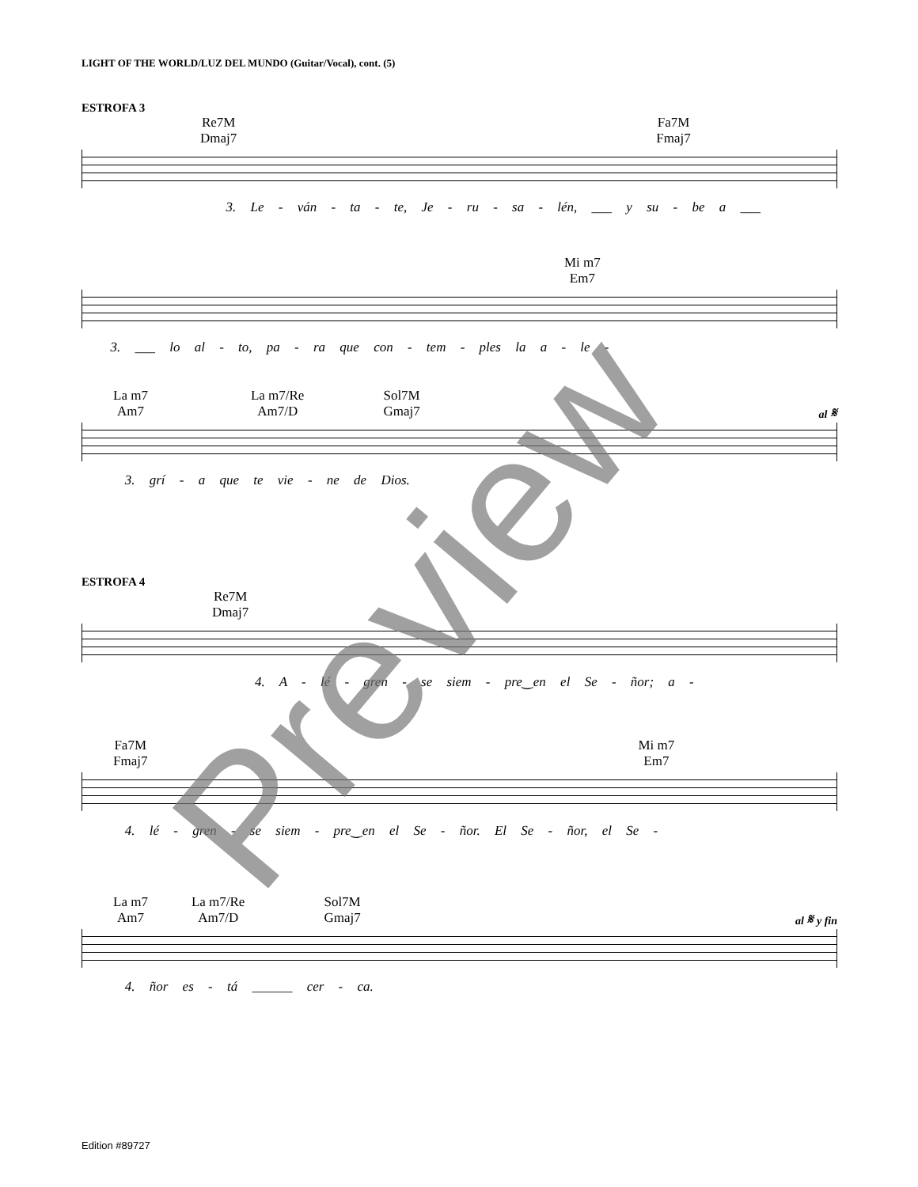LIGHT OF THE WORLD/LUZ DEL MUNDO (Guitar/Vocal), cont. (5)
ESTROFA 3
Re7M
Dmaj7
Fa7M
Fmaj7
3. Le - ván - ta - te, Je - ru - sa - lén, ___ y su - be a ___
Mi m7
Em7
3. ___ lo al - to, pa - ra que con - tem - ples la a - le -
La m7
Am7
La m7/Re
Am7/D
Sol7M
Gmaj7
al 𝄋
3. grí - a que te vie - ne de Dios.
ESTROFA 4
Re7M
Dmaj7
4. A - lé - gren - se siem - pre‿en el Se - ñor; a -
Fa7M
Fmaj7
Mi m7
Em7
4. lé - gren - se siem - pre‿en el Se - ñor. El Se - ñor, el Se -
La m7
Am7
La m7/Re
Am7/D
Sol7M
Gmaj7
al 𝄋 y fin
4. ñor es - tá ______ cer - ca.
Preview
Edition #89727